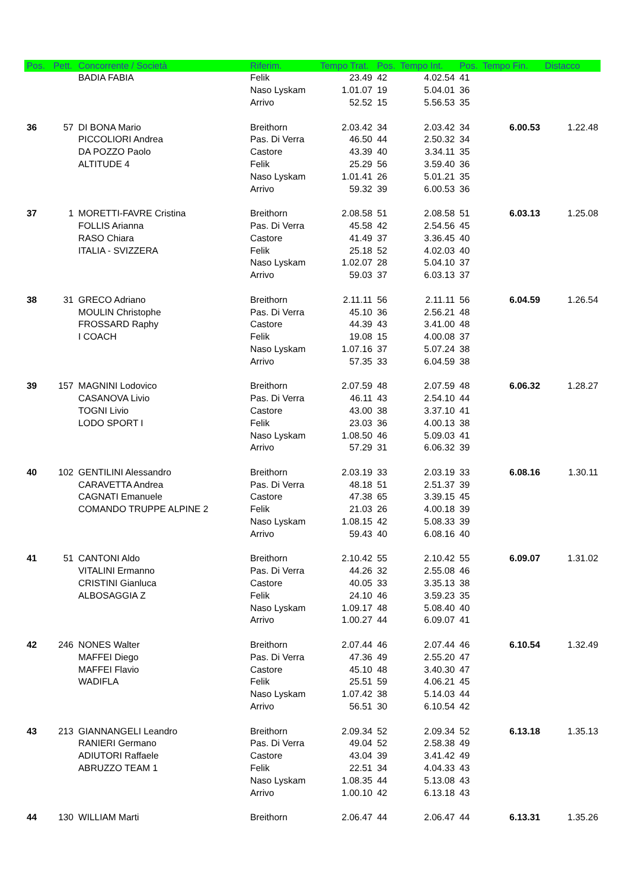| Pos. | Pett. | Concorrente / Società | Riferim. | Tempo Trat. | Pos. | Tempo Int. | Pos. | Tempo Fin. | Distacco |
| --- | --- | --- | --- | --- | --- | --- | --- | --- | --- |
| | | BADIA FABIA | Felik | 23.49 | 42 | 4.02.54 | 41 | | |
| | | | Naso Lyskam | 1.01.07 | 19 | 5.04.01 | 36 | | |
| | | | Arrivo | 52.52 | 15 | 5.56.53 | 35 | | |
| 36 | 57 | DI BONA Mario | Breithorn | 2.03.42 | 34 | 2.03.42 | 34 | 6.00.53 | 1.22.48 |
| | | PICCOLIORI Andrea | Pas. Di Verra | 46.50 | 44 | 2.50.32 | 34 | | |
| | | DA POZZO Paolo | Castore | 43.39 | 40 | 3.34.11 | 35 | | |
| | | ALTITUDE 4 | Felik | 25.29 | 56 | 3.59.40 | 36 | | |
| | | | Naso Lyskam | 1.01.41 | 26 | 5.01.21 | 35 | | |
| | | | Arrivo | 59.32 | 39 | 6.00.53 | 36 | | |
| 37 | 1 | MORETTI-FAVRE Cristina | Breithorn | 2.08.58 | 51 | 2.08.58 | 51 | 6.03.13 | 1.25.08 |
| | | FOLLIS Arianna | Pas. Di Verra | 45.58 | 42 | 2.54.56 | 45 | | |
| | | RASO Chiara | Castore | 41.49 | 37 | 3.36.45 | 40 | | |
| | | ITALIA - SVIZZERA | Felik | 25.18 | 52 | 4.02.03 | 40 | | |
| | | | Naso Lyskam | 1.02.07 | 28 | 5.04.10 | 37 | | |
| | | | Arrivo | 59.03 | 37 | 6.03.13 | 37 | | |
| 38 | 31 | GRECO Adriano | Breithorn | 2.11.11 | 56 | 2.11.11 | 56 | 6.04.59 | 1.26.54 |
| | | MOULIN Christophe | Pas. Di Verra | 45.10 | 36 | 2.56.21 | 48 | | |
| | | FROSSARD Raphy | Castore | 44.39 | 43 | 3.41.00 | 48 | | |
| | | I COACH | Felik | 19.08 | 15 | 4.00.08 | 37 | | |
| | | | Naso Lyskam | 1.07.16 | 37 | 5.07.24 | 38 | | |
| | | | Arrivo | 57.35 | 33 | 6.04.59 | 38 | | |
| 39 | 157 | MAGNINI Lodovico | Breithorn | 2.07.59 | 48 | 2.07.59 | 48 | 6.06.32 | 1.28.27 |
| | | CASANOVA Livio | Pas. Di Verra | 46.11 | 43 | 2.54.10 | 44 | | |
| | | TOGNI Livio | Castore | 43.00 | 38 | 3.37.10 | 41 | | |
| | | LODO SPORT I | Felik | 23.03 | 36 | 4.00.13 | 38 | | |
| | | | Naso Lyskam | 1.08.50 | 46 | 5.09.03 | 41 | | |
| | | | Arrivo | 57.29 | 31 | 6.06.32 | 39 | | |
| 40 | 102 | GENTILINI Alessandro | Breithorn | 2.03.19 | 33 | 2.03.19 | 33 | 6.08.16 | 1.30.11 |
| | | CARAVETTA Andrea | Pas. Di Verra | 48.18 | 51 | 2.51.37 | 39 | | |
| | | CAGNATI Emanuele | Castore | 47.38 | 65 | 3.39.15 | 45 | | |
| | | COMANDO TRUPPE ALPINE 2 | Felik | 21.03 | 26 | 4.00.18 | 39 | | |
| | | | Naso Lyskam | 1.08.15 | 42 | 5.08.33 | 39 | | |
| | | | Arrivo | 59.43 | 40 | 6.08.16 | 40 | | |
| 41 | 51 | CANTONI Aldo | Breithorn | 2.10.42 | 55 | 2.10.42 | 55 | 6.09.07 | 1.31.02 |
| | | VITALINI Ermanno | Pas. Di Verra | 44.26 | 32 | 2.55.08 | 46 | | |
| | | CRISTINI Gianluca | Castore | 40.05 | 33 | 3.35.13 | 38 | | |
| | | ALBOSAGGIA Z | Felik | 24.10 | 46 | 3.59.23 | 35 | | |
| | | | Naso Lyskam | 1.09.17 | 48 | 5.08.40 | 40 | | |
| | | | Arrivo | 1.00.27 | 44 | 6.09.07 | 41 | | |
| 42 | 246 | NONES Walter | Breithorn | 2.07.44 | 46 | 2.07.44 | 46 | 6.10.54 | 1.32.49 |
| | | MAFFEI Diego | Pas. Di Verra | 47.36 | 49 | 2.55.20 | 47 | | |
| | | MAFFEI Flavio | Castore | 45.10 | 48 | 3.40.30 | 47 | | |
| | | WADIFLA | Felik | 25.51 | 59 | 4.06.21 | 45 | | |
| | | | Naso Lyskam | 1.07.42 | 38 | 5.14.03 | 44 | | |
| | | | Arrivo | 56.51 | 30 | 6.10.54 | 42 | | |
| 43 | 213 | GIANNANGELI Leandro | Breithorn | 2.09.34 | 52 | 2.09.34 | 52 | 6.13.18 | 1.35.13 |
| | | RANIERI Germano | Pas. Di Verra | 49.04 | 52 | 2.58.38 | 49 | | |
| | | ADIUTORI Raffaele | Castore | 43.04 | 39 | 3.41.42 | 49 | | |
| | | ABRUZZO TEAM 1 | Felik | 22.51 | 34 | 4.04.33 | 43 | | |
| | | | Naso Lyskam | 1.08.35 | 44 | 5.13.08 | 43 | | |
| | | | Arrivo | 1.00.10 | 42 | 6.13.18 | 43 | | |
| 44 | 130 | WILLIAM Marti | Breithorn | 2.06.47 | 44 | 2.06.47 | 44 | 6.13.31 | 1.35.26 |